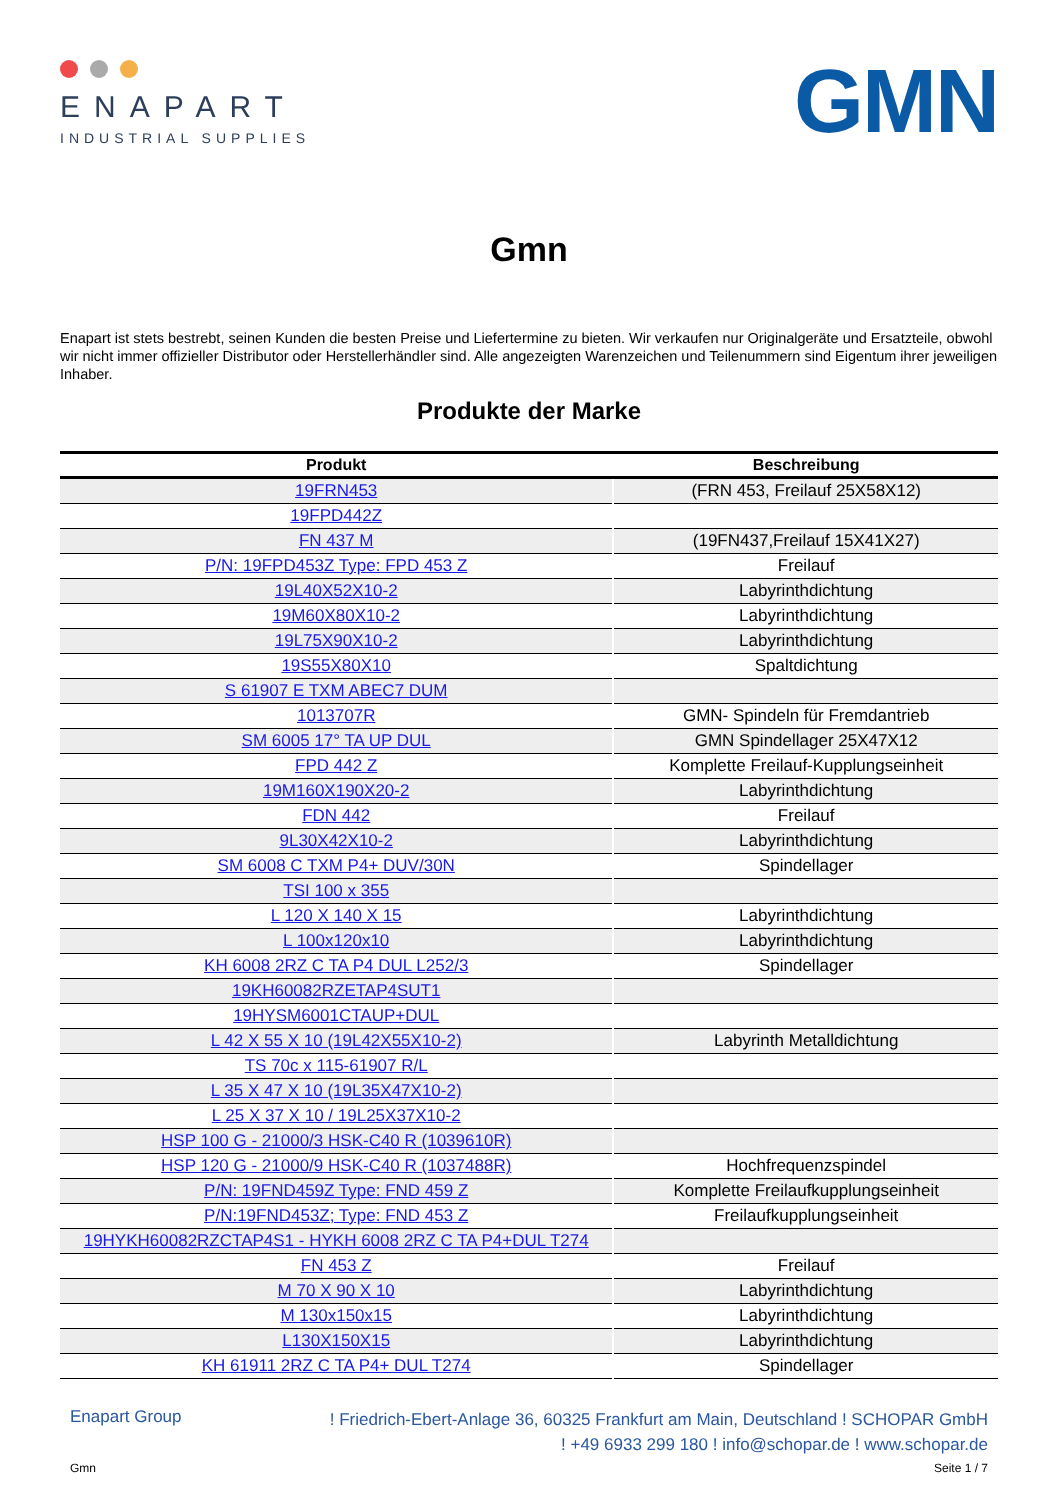ENAPART
INDUSTRIAL SUPPLIES
GMN
Gmn
Enapart ist stets bestrebt, seinen Kunden die besten Preise und Liefertermine zu bieten. Wir verkaufen nur Originalgeräte und Ersatzteile, obwohl wir nicht immer offizieller Distributor oder Herstellerhändler sind. Alle angezeigten Warenzeichen und Teilenummern sind Eigentum ihrer jeweiligen Inhaber.
Produkte der Marke
| Produkt | Beschreibung |
| --- | --- |
| 19FRN453 | (FRN 453, Freilauf 25X58X12) |
| 19FPD442Z | |
| FN 437 M | (19FN437,Freilauf 15X41X27) |
| P/N: 19FPD453Z Type: FPD 453 Z | Freilauf |
| 19L40X52X10-2 | Labyrinthdichtung |
| 19M60X80X10-2 | Labyrinthdichtung |
| 19L75X90X10-2 | Labyrinthdichtung |
| 19S55X80X10 | Spaltdichtung |
| S 61907 E TXM ABEC7 DUM | |
| 1013707R | GMN- Spindeln für Fremdantrieb |
| SM 6005 17° TA UP DUL | GMN Spindellager 25X47X12 |
| FPD 442 Z | Komplette Freilauf-Kupplungseinheit |
| 19M160X190X20-2 | Labyrinthdichtung |
| FDN 442 | Freilauf |
| 9L30X42X10-2 | Labyrinthdichtung |
| SM 6008 C TXM P4+ DUV/30N | Spindellager |
| TSI 100 x 355 | |
| L 120 X 140 X 15 | Labyrinthdichtung |
| L 100x120x10 | Labyrinthdichtung |
| KH 6008 2RZ C TA P4 DUL L252/3 | Spindellager |
| 19KH60082RZETAP4SUT1 | |
| 19HYSM6001CTAUP+DUL | |
| L 42 X 55 X 10 (19L42X55X10-2) | Labyrinth Metalldichtung |
| TS 70c x 115-61907 R/L | |
| L 35 X 47 X 10 (19L35X47X10-2) | |
| L 25 X 37 X 10 / 19L25X37X10-2 | |
| HSP 100 G - 21000/3 HSK-C40 R (1039610R) | |
| HSP 120 G - 21000/9 HSK-C40 R (1037488R) | Hochfrequenzspindel |
| P/N: 19FND459Z Type: FND 459 Z | Komplette Freilaufkupplungseinheit |
| P/N:19FND453Z; Type: FND 453 Z | Freilaufkupplungseinheit |
| 19HYKH60082RZCTAP4S1 - HYKH 6008 2RZ C TA P4+DUL T274 | |
| FN 453 Z | Freilauf |
| M 70 X 90 X 10 | Labyrinthdichtung |
| M 130x150x15 | Labyrinthdichtung |
| L130X150X15 | Labyrinthdichtung |
| KH 61911 2RZ C TA P4+ DUL T274 | Spindellager |
Enapart Group
! Friedrich-Ebert-Anlage 36, 60325 Frankfurt am Main, Deutschland ! SCHOPAR GmbH
! +49 6933 299 180 ! info@schopar.de ! www.schopar.de
Gmn Seite 1 / 7